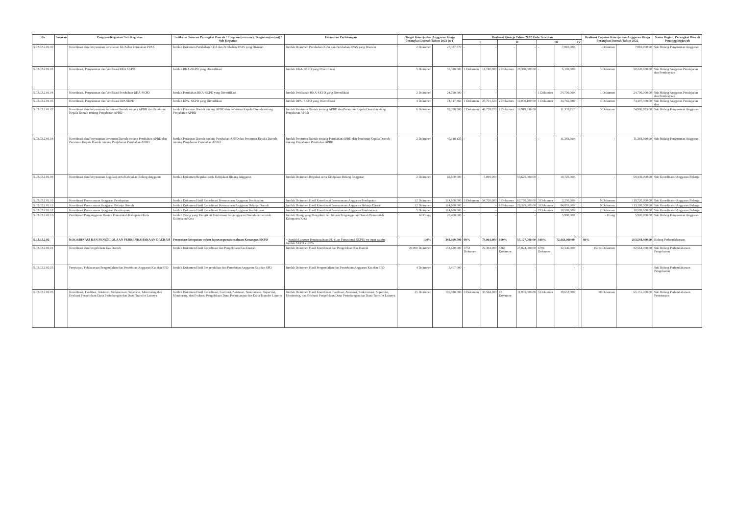| No | Sasaran | Program/Kegiatan/ Sub Kegiatan | Indikator Sasaran Perangkat Daerah / Program ( outcome ) / Kegiatan ( output ) / Sub Kegiatan | Formulasi Perhitungan | Target Kinerja dan Anggaran Renja Perangkat Daerah Tahun 2022 (n-1) | | Realisasi Kinerja Tahun 2022 Pada Triwulan | | | | | | | | Realisasi Capaian Kinerja dan Anggaran Renja Perangkat Daerah Tahun 2022 | | Nama Bagian, Perangkat Daerah Penanggungjawab |
| --- | --- | --- | --- | --- | --- | --- | --- | --- | --- | --- | --- | --- | --- | --- | --- | --- | --- |
| | | | | | | | I | | II | | III | | IV | | | | |
| 5.02.02.2.01.02 | | Koordinasi dan Penyusunan Perubahan KUA dan Perubahan PPAS | Jumlah Dokumen Perubahan KUA dan Perubahan PPAS yang Disusun | Jumlah Dokumen Perubahan KUA dan Perubahan PPAS yang Disusun | 2 Dokumen | 27,377,570 | - | - | - | - | - | 7,810,000 | | | - Dokumen | 7,810,000.00 | Sub Bidang Penyusunan Anggaran |
| 5.02.02.2.01.03 | | Koordinasi, Penyusunan dan Verifikasi RKA SKPD | Jumlah RKA-SKPD yang Diverifikasi | Jumlah RKA-SKPD yang Diverifikasi | 5 Dokumen | 55,320,000 | 1 Dokumen | 16,740,000 | 2 Dokumen | 28,380,000.00 | - | 5,100,000 | | | 3 Dokumen | 50,220,000.00 | Sub Bidang Anggaran Pendapatan dan Pembiayaan |
| 5.02.02.2.01.04 | | Koordinasi, Penyusunan dan Verifikasi Perubahan RKA-SKPD | Jumlah Perubahan RKA-SKPD yang Diverifikasi | Jumlah Perubahan RKA-SKPD yang Diverifikasi | 2 Dokumen | 24,790,000 | - | - | | - | 1 Dokumen | 24,790,000 | | | 1 Dokumen | 24,790,000.00 | Sub Bidang Anggaran Pendapatan dan Pembiayaan |
| 5.02.02.2.01.05 | | Koordinasi, Penyusunan dan Verifikasi DPA SKPD | Jumlah DPA- SKPD yang Diverifikasi | Jumlah DPA- SKPD yang Diverifikasi | 4 Dokumen | 74,517,860 | 1 Dokumen | 25,701,320 | 2 Dokumen | 14,030,100.00 | 1 Dokumen | 34,766,088 | | | 4 Dokumen | 74,497,508.00 | Sub Bidang Anggaran Pendapatan dan |
| 5.02.02.2.01.07 | | Koordinasi dan Penyusunan Peraturan Daerah tentang APBD dan Peraturan Kepala Daerah tentang Penjabaran APBD | Jumlah Peraturan Daerah tentang APBD dan Peraturan Kepala Daerah tentang Penjabaran APBD | Jumlah Peraturan Daerah tentang APBD dan Peraturan Kepala Daerah tentang Penjabaran APBD | 6 Dokumen | 99,098,900 | 2 Dokumen | 46,728,070 | 1 Dokumen | 16,919,636.00 | | 11,333,117 | | | 3 Dokumen | 74,980,823.00 | Sub Bidang Penyusunan Anggaran |
| 5.02.02.2.01.08 | | Koordinasi dan Penyusunan Peraturan Daerah tentang Perubahan APBD dan Peraturan Kepala Daerah tentang Penjabaran Perubahan APBD | Jumlah Peraturan Daerah tentang Perubahan APBD dan Peraturan Kepala Daerah tentang Penjabaran Perubahan APBD | Jumlah Peraturan Daerah tentang Perubahan APBD dan Peraturan Kepala Daerah tentang Penjabaran Perubahan APBD | 2 Dokumen | 40,910,125 | - | - | | - | - | 11,383,990 | | | - | 11,383,990.00 | Sub Bidang Penyusunan Anggaran |
| 5.02.02.2.01.09 | | Koordinasi dan Penyusunan Regulasi serta Kebijakan Bidang Anggaran | Jumlah Dokumen Regulasi serta Kebijakan Bidang Anggaran | Jumlah Dokumen Regulasi serta Kebijakan Bidang Anggaran | 2 Dokumen | 69,600,000 | - | 5,099,000 | - | 53,625,000.00 | - | 10,725,000 | | | - | 69,449,000.00 | Sub Koordinator Anggaran Belanja |
| 5.02.02.2.01.10 | | Koordinasi Perencanaan Anggaran Pendapatan | Jumlah Dokumen Hasil Koordinasi Perencanaan Anggaran Pendapatan | Jumlah Dokumen Hasil Koordinasi Perencanaan Anggaran Pendapatan | 12 Dokumen | 114,600,000 | 3 Dokumen | 54,700,000 | 3 Dokumen | 62,770,000.00 | 3 Dokumen | 2,250,000 | | | 9 Dokumen | 119,720,000.00 | Sub Koordinator Anggaran Belanja |
| 5.02.02.2.01.11 | | Koordinasi Perencanaan Anggaran Belanja Daerah | Jumlah Dokumen Hasil Koordinasi Perencanaan Anggaran Belanja Daerah | Jumlah Dokumen Hasil Koordinasi Perencanaan Anggaran Belanja Daerah | 12 Dokumen | 114,600,000 | - | - | 6 Dokumen | 28,325,000.00 | 3 Dokumen | 84,855,000 | | | 9 Dokumen | 113,180,000.00 | Sub Koordinator Anggaran Belanja |
| 5.02.02.2.01.12 | | Koordinasi Perencanaan Anggaran Pembiayaan | Jumlah Dokumen Hasil Koordinasi Perencanaan Anggaran Pembiayaan | Jumlah Dokumen Hasil Koordinasi Perencanaan Anggaran Pembiayaan | 5 Dokumen | 114,600,000 | - | - | | - | 2 Dokumen | 10,590,000 | | | 2 Dokumen | 10,590,000.00 | Sub Koordinator Anggaran Belanja |
| 5.02.02.2.01.13 | | Pembinaan Penganggaran Daerah Pemerintah Kabupaten/Kota | Jumlah Orang yang Mengikuti Pembinaan Penganggaran Daerah Pemerintah Kabupaten/Kota | Jumlah Orang yang Mengikuti Pembinaan Penganggaran Daerah Pemerintah Kabupaten/Kota | 60 Orang | 20,400,000 | - | - | | - | | 5,900,000 | | | - Orang | 5,900,000.00 | Sub Bidang Penyusunan Anggaran |
| 5.02.02.2.02 | | KOORDINASI DAN PENGELOLAAN PERBENDAHARAAN DAERAH | Prosentase ketepatan waktu laporan penatausahaan Keuangan SKPD | = Jumlah Laporan Penatausahaan PD (Lap Fungsional SKPD) yg tepat waktu / Jumlah SKPD x100% | 100% | 384,999,700 | 99% | 73,964,900 | 100% | 57,177,000.00 | 100% | 72,443,000.00 | | | 80% | 203,584,900.00 | Bidang Perbendaharaan |
| 5.02.02.2.02.01 | | Koordinasi dan Pengelolaan Kas Daerah | Jumlah Dokumen Hasil Koordinasi dan Pengelolaan Kas Daerah | Jumlah Dokumen Hasil Koordinasi dan Pengelolaan Kas Daerah | 20,000 Dokumen | 151,620,000 | 3752 Dokumen | 22,394,000 | 5366 Dokumen | 27,824,000.00 | 6796 Dokumen | 32,346,000 | | | 15914 Dokumen | 82,564,000.00 | Sub Bidang Perbendaharaan Pengeluaran |
| 5.02.02.2.02.03 | | Penyiapan, Pelaksanaan Pengendalian dan Penerbitan Anggaran Kas dan SPD | Jumlah Dokumen Hasil Pengendalian dan Penerbitan Anggaran Kas dan SPD | Jumlah Dokumen Hasil Pengendalian dan Penerbitan Anggaran Kas dan SPD | 4 Dokumen | 3,467,000 | - | - | | - | | - | | | - | - | Sub Bidang Perbendaharaan Pengeluaran |
| 5.02.02.2.02.05 | | Koordinasi, Fasilitasi, Asistensi, Sinkronisasi, Supervisi, Monitoring dan Evaluasi Pengelolaan Dana Perimbangan dan Dana Transfer Lainnya | Jumlah Dokumen Hasil Koordinasi, Fasilitasi, Asistensi, Sinkronisasi, Supervisi, Monitoring, dan Evaluasi Pengelolaan Dana Perimbangan dan Dana Transfer Lainnya | Jumlah Dokumen Hasil Koordinasi, Fasilitasi, Asistensi, Sinkronisasi, Supervisi, Monitoring, dan Evaluasi Pengelolaan Dana Perimbangan dan Dana Transfer Lainnya | 25 Dokumen | 106,930,000 | 3 Dokumen | 33,594,200 | 10 Dokumen | 11,905,000.00 | 5 Dokumen | 19,652,000 | | | 18 Dokumen | 65,151,200.00 | Sub Bidang Perbendaharaan Penerimaan |